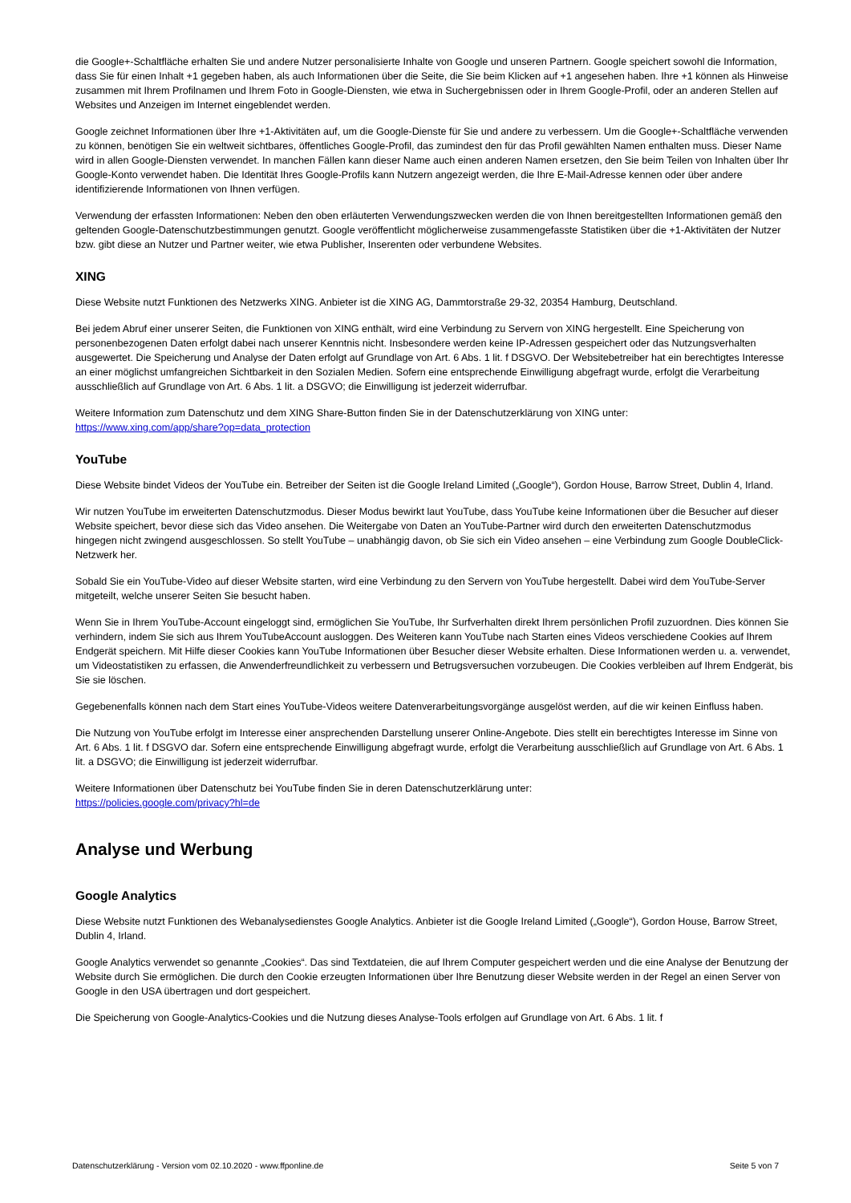die Google+-Schaltfläche erhalten Sie und andere Nutzer personalisierte Inhalte von Google und unseren Partnern. Google speichert sowohl die Information, dass Sie für einen Inhalt +1 gegeben haben, als auch Informationen über die Seite, die Sie beim Klicken auf +1 angesehen haben. Ihre +1 können als Hinweise zusammen mit Ihrem Profilnamen und Ihrem Foto in Google-Diensten, wie etwa in Suchergebnissen oder in Ihrem Google-Profil, oder an anderen Stellen auf Websites und Anzeigen im Internet eingeblendet werden.
Google zeichnet Informationen über Ihre +1-Aktivitäten auf, um die Google-Dienste für Sie und andere zu verbessern. Um die Google+-Schaltfläche verwenden zu können, benötigen Sie ein weltweit sichtbares, öffentliches Google-Profil, das zumindest den für das Profil gewählten Namen enthalten muss. Dieser Name wird in allen Google-Diensten verwendet. In manchen Fällen kann dieser Name auch einen anderen Namen ersetzen, den Sie beim Teilen von Inhalten über Ihr Google-Konto verwendet haben. Die Identität Ihres Google-Profils kann Nutzern angezeigt werden, die Ihre E-Mail-Adresse kennen oder über andere identifizierende Informationen von Ihnen verfügen.
Verwendung der erfassten Informationen: Neben den oben erläuterten Verwendungszwecken werden die von Ihnen bereitgestellten Informationen gemäß den geltenden Google-Datenschutzbestimmungen genutzt. Google veröffentlicht möglicherweise zusammengefasste Statistiken über die +1-Aktivitäten der Nutzer bzw. gibt diese an Nutzer und Partner weiter, wie etwa Publisher, Inserenten oder verbundene Websites.
XING
Diese Website nutzt Funktionen des Netzwerks XING. Anbieter ist die XING AG, Dammtorstraße 29-32, 20354 Hamburg, Deutschland.
Bei jedem Abruf einer unserer Seiten, die Funktionen von XING enthält, wird eine Verbindung zu Servern von XING hergestellt. Eine Speicherung von personenbezogenen Daten erfolgt dabei nach unserer Kenntnis nicht. Insbesondere werden keine IP-Adressen gespeichert oder das Nutzungsverhalten ausgewertet. Die Speicherung und Analyse der Daten erfolgt auf Grundlage von Art. 6 Abs. 1 lit. f DSGVO. Der Websitebetreiber hat ein berechtigtes Interesse an einer möglichst umfangreichen Sichtbarkeit in den Sozialen Medien. Sofern eine entsprechende Einwilligung abgefragt wurde, erfolgt die Verarbeitung ausschließlich auf Grundlage von Art. 6 Abs. 1 lit. a DSGVO; die Einwilligung ist jederzeit widerrufbar.
Weitere Information zum Datenschutz und dem XING Share-Button finden Sie in der Datenschutzerklärung von XING unter:
https://www.xing.com/app/share?op=data_protection
YouTube
Diese Website bindet Videos der YouTube ein. Betreiber der Seiten ist die Google Ireland Limited („Google“), Gordon House, Barrow Street, Dublin 4, Irland.
Wir nutzen YouTube im erweiterten Datenschutzmodus. Dieser Modus bewirkt laut YouTube, dass YouTube keine Informationen über die Besucher auf dieser Website speichert, bevor diese sich das Video ansehen. Die Weitergabe von Daten an YouTube-Partner wird durch den erweiterten Datenschutzmodus hingegen nicht zwingend ausgeschlossen. So stellt YouTube – unabhängig davon, ob Sie sich ein Video ansehen – eine Verbindung zum Google DoubleClick-Netzwerk her.
Sobald Sie ein YouTube-Video auf dieser Website starten, wird eine Verbindung zu den Servern von YouTube hergestellt. Dabei wird dem YouTube-Server mitgeteilt, welche unserer Seiten Sie besucht haben.
Wenn Sie in Ihrem YouTube-Account eingeloggt sind, ermöglichen Sie YouTube, Ihr Surfverhalten direkt Ihrem persönlichen Profil zuzuordnen. Dies können Sie verhindern, indem Sie sich aus Ihrem YouTubeAccount ausloggen. Des Weiteren kann YouTube nach Starten eines Videos verschiedene Cookies auf Ihrem Endgerät speichern. Mit Hilfe dieser Cookies kann YouTube Informationen über Besucher dieser Website erhalten. Diese Informationen werden u. a. verwendet, um Videostatistiken zu erfassen, die Anwenderfreundlichkeit zu verbessern und Betrugsversuchen vorzubeugen. Die Cookies verbleiben auf Ihrem Endgerät, bis Sie sie löschen.
Gegebenenfalls können nach dem Start eines YouTube-Videos weitere Datenverarbeitungsvorgänge ausgelöst werden, auf die wir keinen Einfluss haben.
Die Nutzung von YouTube erfolgt im Interesse einer ansprechenden Darstellung unserer Online-Angebote. Dies stellt ein berechtigtes Interesse im Sinne von Art. 6 Abs. 1 lit. f DSGVO dar. Sofern eine entsprechende Einwilligung abgefragt wurde, erfolgt die Verarbeitung ausschließlich auf Grundlage von Art. 6 Abs. 1 lit. a DSGVO; die Einwilligung ist jederzeit widerrufbar.
Weitere Informationen über Datenschutz bei YouTube finden Sie in deren Datenschutzerklärung unter:
https://policies.google.com/privacy?hl=de
Analyse und Werbung
Google Analytics
Diese Website nutzt Funktionen des Webanalysedienstes Google Analytics. Anbieter ist die Google Ireland Limited („Google“), Gordon House, Barrow Street, Dublin 4, Irland.
Google Analytics verwendet so genannte „Cookies“. Das sind Textdateien, die auf Ihrem Computer gespeichert werden und die eine Analyse der Benutzung der Website durch Sie ermöglichen. Die durch den Cookie erzeugten Informationen über Ihre Benutzung dieser Website werden in der Regel an einen Server von Google in den USA übertragen und dort gespeichert.
Die Speicherung von Google-Analytics-Cookies und die Nutzung dieses Analyse-Tools erfolgen auf Grundlage von Art. 6 Abs. 1 lit. f
Datenschutzerklärung - Version vom 02.10.2020 - www.ffponline.de Seite 5 von 7